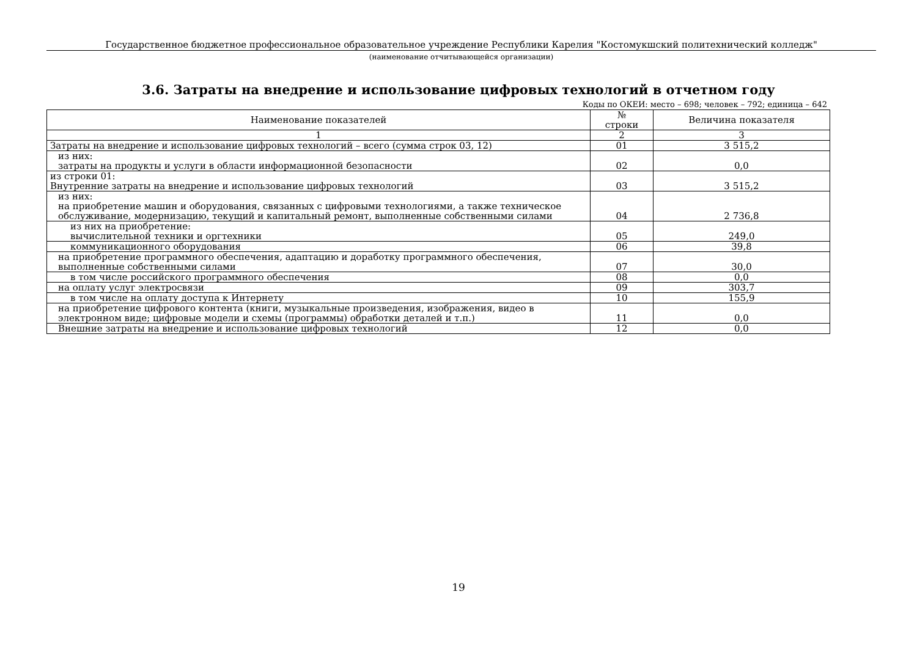Государственное бюджетное профессиональное образовательное учреждение Республики Карелия "Костомукшский политехнический колледж"
(наименование отчитывающейся организации)
3.6. Затраты на внедрение и использование цифровых технологий в отчетном году
Коды по ОКЕИ: место – 698; человек – 792; единица – 642
| Наименование показателей | № строки | Величина показателя |
| --- | --- | --- |
| 1 | 2 | 3 |
| Затраты на внедрение и использование цифровых технологий – всего (сумма строк 03, 12) | 01 | 3 515,2 |
| из них: затраты на продукты и услуги в области информационной безопасности | 02 | 0,0 |
| из строки 01: Внутренние затраты на внедрение и использование цифровых технологий | 03 | 3 515,2 |
| из них: на приобретение машин и оборудования, связанных с цифровыми технологиями, а также техническое обслуживание, модернизацию, текущий и капитальный ремонт, выполненные собственными силами | 04 | 2 736,8 |
| из них на приобретение: вычислительной техники и оргтехники | 05 | 249,0 |
| коммуникационного оборудования | 06 | 39,8 |
| на приобретение программного обеспечения, адаптацию и доработку программного обеспечения, выполненные собственными силами | 07 | 30,0 |
| в том числе российского программного обеспечения | 08 | 0,0 |
| на оплату услуг электросвязи | 09 | 303,7 |
| в том числе на оплату доступа к Интернету | 10 | 155,9 |
| на приобретение цифрового контента (книги, музыкальные произведения, изображения, видео в электронном виде; цифровые модели и схемы (программы) обработки деталей и т.п.) | 11 | 0,0 |
| Внешние затраты на внедрение и использование цифровых технологий | 12 | 0,0 |
19